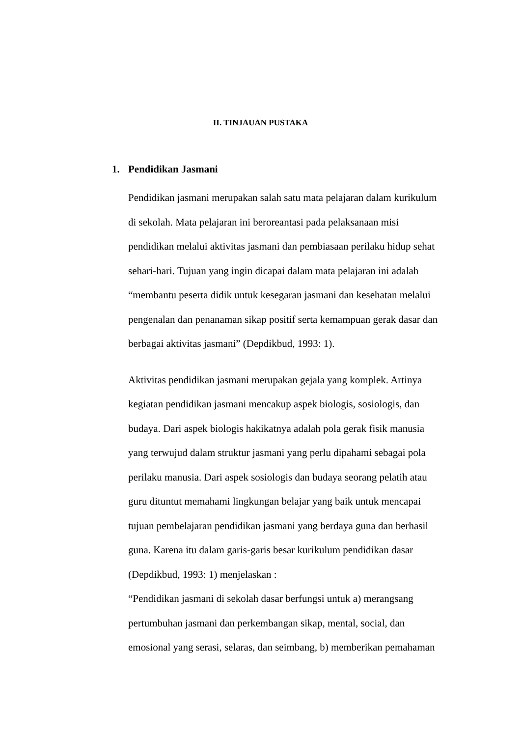II. TINJAUAN PUSTAKA
1. Pendidikan Jasmani
Pendidikan jasmani merupakan salah satu mata pelajaran dalam kurikulum
di sekolah. Mata pelajaran ini beroreantasi pada pelaksanaan misi
pendidikan melalui aktivitas jasmani dan pembiasaan perilaku hidup sehat
sehari-hari. Tujuan yang ingin dicapai dalam mata pelajaran ini adalah
“membantu peserta didik untuk kesegaran jasmani dan kesehatan melalui
pengenalan dan penanaman sikap positif serta kemampuan gerak dasar dan
berbagai aktivitas jasmani” (Depdikbud, 1993: 1).
Aktivitas pendidikan jasmani merupakan gejala yang komplek. Artinya
kegiatan pendidikan jasmani mencakup aspek biologis, sosiologis, dan
budaya. Dari aspek biologis hakikatnya adalah pola gerak fisik manusia
yang terwujud dalam struktur jasmani yang perlu dipahami sebagai pola
perilaku manusia. Dari aspek sosiologis dan budaya seorang pelatih atau
guru dituntut memahami lingkungan belajar yang baik untuk mencapai
tujuan pembelajaran pendidikan jasmani yang berdaya guna dan berhasil
guna. Karena itu dalam garis-garis besar kurikulum pendidikan dasar
(Depdikbud, 1993: 1) menjelaskan :
“Pendidikan jasmani di sekolah dasar berfungsi untuk a) merangsang
pertumbuhan jasmani dan perkembangan sikap, mental, social, dan
emosional yang serasi, selaras, dan seimbang, b) memberikan pemahaman